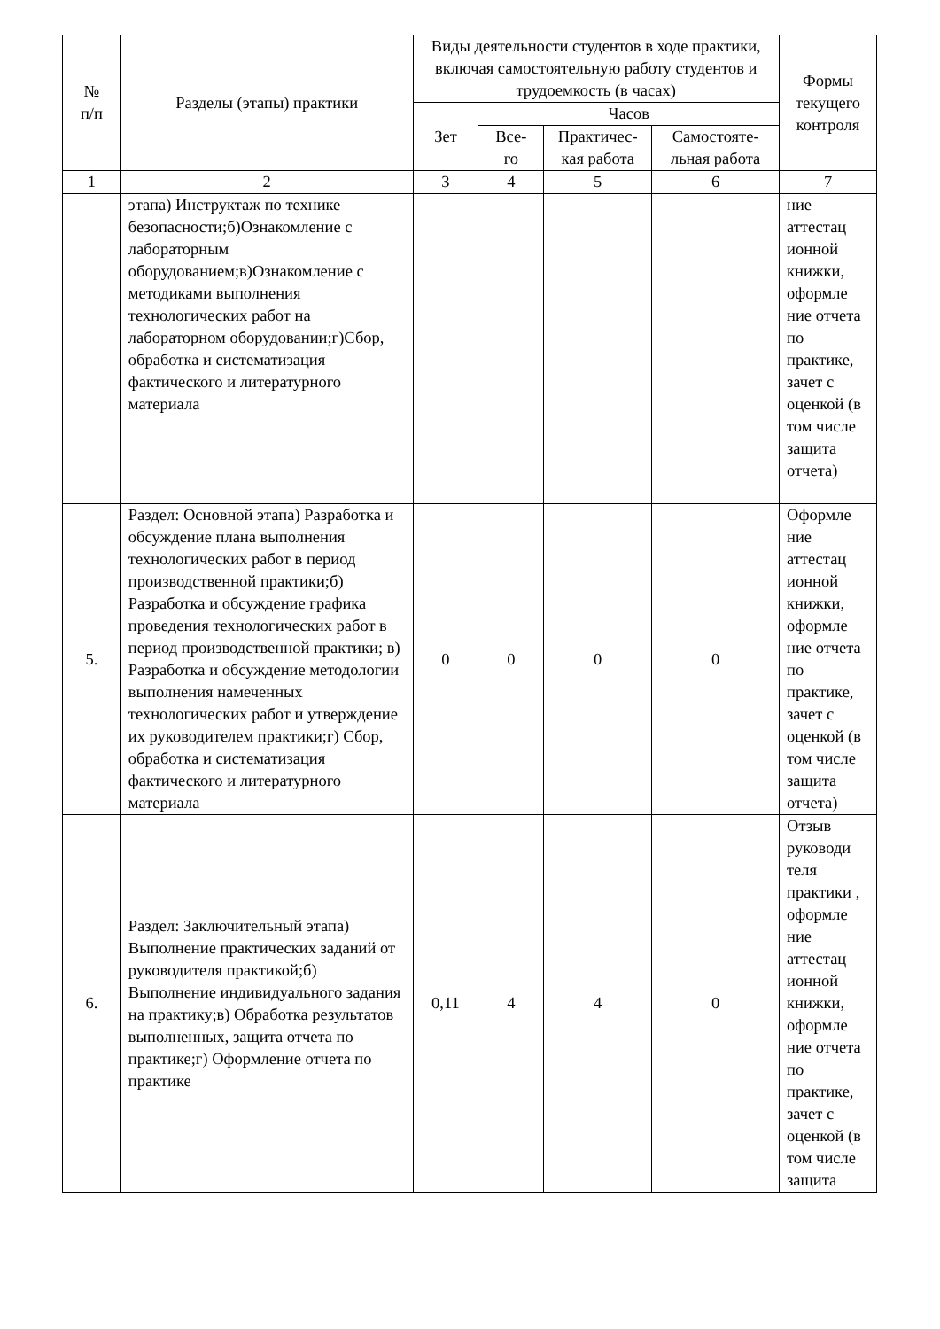| № п/п | Разделы (этапы) практики | Виды деятельности студентов в ходе практики, включая самостоятельную работу студентов и трудоемкость (в часах) | | | | Формы текущего контроля |
| --- | --- | --- | --- | --- | --- | --- |
| | | Зет | Часов | | | |
| | | | Все- го | Практичес- кая работа | Самостояте- льная работа | |
| 1 | 2 | 3 | 4 | 5 | 6 | 7 |
| | этапа) Инструктаж по технике безопасности;б)Ознакомление с лабораторным оборудованием;в)Ознакомление с методиками выполнения технологических работ на лабораторном оборудовании;г)Сбор, обработка и систематизация фактического и литературного материала | | | | | ние аттестац ионной книжки, оформле ние отчета по практике, зачет с оценкой (в том числе защита отчета) |
| 5. | Раздел: Основной этапа) Разработка и обсуждение плана выполнения технологических работ в период производственной практики;б) Разработка и обсуждение графика проведения технологических работ в период производственной практики; в) Разработка и обсуждение методологии выполнения намеченных технологических работ и утверждение их руководителем практики;г) Сбор, обработка и систематизация фактического и литературного материала | 0 | 0 | 0 | 0 | Оформле ние аттестац ионной книжки, оформле ние отчета по практике, зачет с оценкой (в том числе защита отчета) |
| 6. | Раздел: Заключительный этапа) Выполнение практических заданий от руководителя практикой;б) Выполнение индивидуального задания на практику;в) Обработка результатов выполненных, защита отчета по практике;г) Оформление отчета по практике | 0,11 | 4 | 4 | 0 | Отзыв руководи теля практики , оформле ние аттестац ионной книжки, оформле ние отчета по практике, зачет с оценкой (в том числе защита |